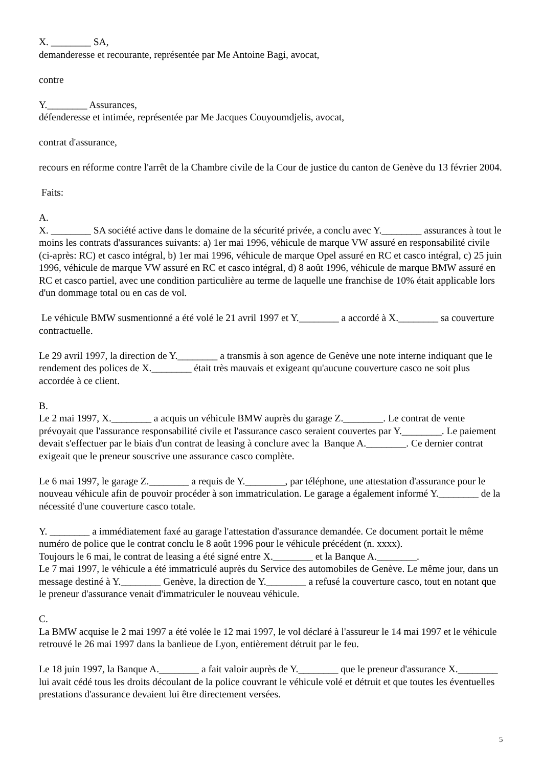X. ________ SA,
demanderesse et recourante, représentée par Me Antoine Bagi, avocat,
contre
Y.________ Assurances,
défenderesse et intimée, représentée par Me Jacques Couyoumdjelis, avocat,
contrat d'assurance,
recours en réforme contre l'arrêt de la Chambre civile de la Cour de justice du canton de Genève du 13 février 2004.
Faits:
A.
X. ________ SA société active dans le domaine de la sécurité privée, a conclu avec Y.________ assurances à tout le moins les contrats d'assurances suivants: a) 1er mai 1996, véhicule de marque VW assuré en responsabilité civile (ci-après: RC) et casco intégral, b) 1er mai 1996, véhicule de marque Opel assuré en RC et casco intégral, c) 25 juin 1996, véhicule de marque VW assuré en RC et casco intégral, d) 8 août 1996, véhicule de marque BMW assuré en RC et casco partiel, avec une condition particulière au terme de laquelle une franchise de 10% était applicable lors d'un dommage total ou en cas de vol.
Le véhicule BMW susmentionné a été volé le 21 avril 1997 et Y.________ a accordé à X.________ sa couverture contractuelle.
Le 29 avril 1997, la direction de Y.________ a transmis à son agence de Genève une note interne indiquant que le rendement des polices de X.________ était très mauvais et exigeant qu'aucune couverture casco ne soit plus accordée à ce client.
B.
Le 2 mai 1997, X.________ a acquis un véhicule BMW auprès du garage Z.________. Le contrat de vente prévoyait que l'assurance responsabilité civile et l'assurance casco seraient couvertes par Y.________. Le paiement devait s'effectuer par le biais d'un contrat de leasing à conclure avec la Banque A.________. Ce dernier contrat exigeait que le preneur souscrive une assurance casco complète.
Le 6 mai 1997, le garage Z.________ a requis de Y.________, par téléphone, une attestation d'assurance pour le nouveau véhicule afin de pouvoir procéder à son immatriculation. Le garage a également informé Y.________ de la nécessité d'une couverture casco totale.
Y. ________ a immédiatement faxé au garage l'attestation d'assurance demandée. Ce document portait le même numéro de police que le contrat conclu le 8 août 1996 pour le véhicule précédent (n. xxxx).
Toujours le 6 mai, le contrat de leasing a été signé entre X.________ et la Banque A.________.
Le 7 mai 1997, le véhicule a été immatriculé auprès du Service des automobiles de Genève. Le même jour, dans un message destiné à Y.________ Genève, la direction de Y.________ a refusé la couverture casco, tout en notant que le preneur d'assurance venait d'immatriculer le nouveau véhicule.
C.
La BMW acquise le 2 mai 1997 a été volée le 12 mai 1997, le vol déclaré à l'assureur le 14 mai 1997 et le véhicule retrouvé le 26 mai 1997 dans la banlieue de Lyon, entièrement détruit par le feu.
Le 18 juin 1997, la Banque A.________ a fait valoir auprès de Y.________ que le preneur d'assurance X.________ lui avait cédé tous les droits découlant de la police couvrant le véhicule volé et détruit et que toutes les éventuelles prestations d'assurance devaient lui être directement versées.
5